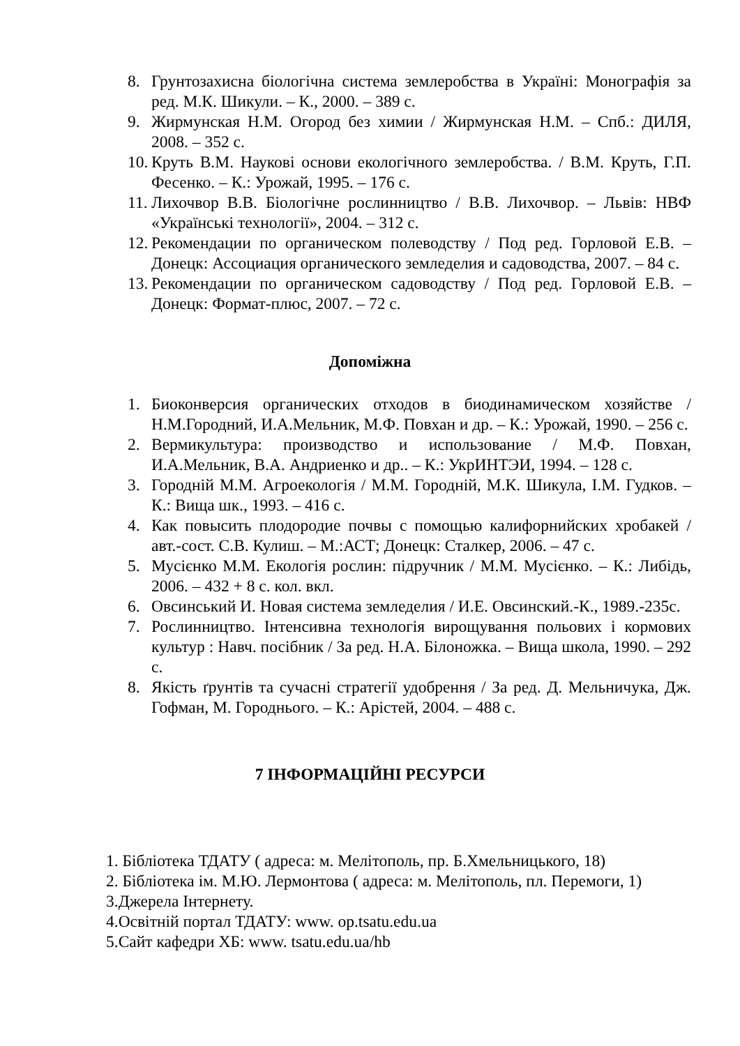8. Грунтозахисна біологічна система землеробства в Україні: Монографія за ред. М.К. Шикули. – К., 2000. – 389 с.
9. Жирмунская Н.М. Огород без химии / Жирмунская Н.М. – Спб.: ДИЛЯ, 2008. – 352 с.
10. Круть В.М. Наукові основи екологічного землеробства. / В.М. Круть, Г.П. Фесенко. – К.: Урожай, 1995. – 176 с.
11. Лихочвор В.В. Біологічне рослинництво / В.В. Лихочвор. – Львів: НВФ «Українські технології», 2004. – 312 с.
12. Рекомендации по органическом полеводству / Под ред. Горловой Е.В. – Донецк: Ассоциация органического земледелия и садоводства, 2007. – 84 с.
13. Рекомендации по органическом садоводству / Под ред. Горловой Е.В. – Донецк: Формат-плюс, 2007. – 72 с.
Допоміжна
1. Биоконверсия органических отходов в биодинамическом хозяйстве / Н.М.Городний, И.А.Мельник, М.Ф. Повхан и др. – К.: Урожай, 1990. – 256 с.
2. Вермикультура: производство и использование / М.Ф. Повхан, И.А.Мельник, В.А. Андриенко и др.. – К.: УкрИНТЭИ, 1994. – 128 с.
3. Городній М.М. Агроекологія / М.М. Городній, М.К. Шикула, І.М. Гудков. – К.: Вища шк., 1993. – 416 с.
4. Как повысить плодородие почвы с помощью калифорнийских хробакей / авт.-сост. С.В. Кулиш. – М.:АСТ; Донецк: Сталкер, 2006. – 47 с.
5. Мусієнко М.М. Екологія рослин: підручник / М.М. Мусієнко. – К.: Либідь, 2006. – 432 + 8 с. кол. вкл.
6. Овсинський И. Новая система земледелия / И.Е. Овсинский.-К., 1989.-235с.
7. Рослинництво. Інтенсивна технологія вирощування польових і кормових культур : Навч. посібник / За ред. Н.А. Білоножка. – Вища школа, 1990. – 292 с.
8. Якість ґрунтів та сучасні стратегії удобрення / За ред. Д. Мельничука, Дж. Гофман, М. Городнього. – К.: Арістей, 2004. – 488 с.
7 ІНФОРМАЦІЙНІ РЕСУРСИ
1. Бібліотека ТДАТУ ( адреса: м. Мелітополь, пр. Б.Хмельницького, 18)
2. Бібліотека ім. М.Ю. Лермонтова ( адреса: м. Мелітополь, пл. Перемоги, 1)
3.Джерела Інтернету.
4.Освітній портал ТДАТУ: www. op.tsatu.edu.ua
5.Сайт кафедри ХБ: www. tsatu.edu.ua/hb